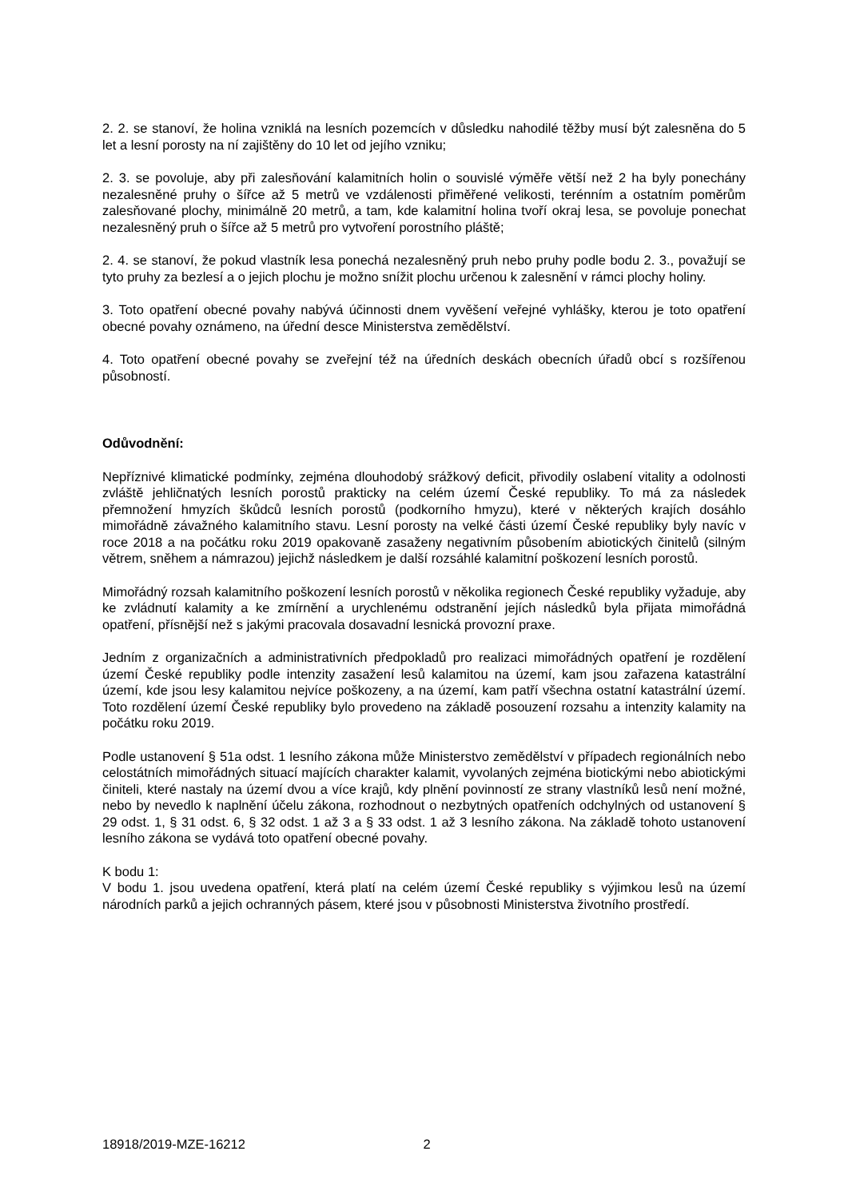2. 2. se stanoví, že holina vzniklá na lesních pozemcích v důsledku nahodilé těžby musí být zalesněna do 5 let a lesní porosty na ní zajištěny do 10 let od jejího vzniku;
2. 3. se povoluje, aby při zalesňování kalamitních holin o souvislé výměře větší než 2 ha byly ponechány nezalesněné pruhy o šířce až 5 metrů ve vzdálenosti přiměřené velikosti, terénním a ostatním poměrům zalesňované plochy, minimálně 20 metrů, a tam, kde kalamitní holina tvoří okraj lesa, se povoluje ponechat nezalesněný pruh o šířce až 5 metrů pro vytvoření porostního pláště;
2. 4. se stanoví, že pokud vlastník lesa ponechá nezalesněný pruh nebo pruhy podle bodu 2. 3., považují se tyto pruhy za bezlesí a o jejich plochu je možno snížit plochu určenou k zalesnění v rámci plochy holiny.
3. Toto opatření obecné povahy nabývá účinnosti dnem vyvěšení veřejné vyhlášky, kterou je toto opatření obecné povahy oznámeno, na úřední desce Ministerstva zemědělství.
4. Toto opatření obecné povahy se zveřejní též na úředních deskách obecních úřadů obcí s rozšířenou působností.
Odůvodnění:
Nepříznivé klimatické podmínky, zejména dlouhodobý srážkový deficit, přivodily oslabení vitality a odolnosti zvláště jehličnatých lesních porostů prakticky na celém území České republiky. To má za následek přemnožení hmyzích škůdců lesních porostů (podkorního hmyzu), které v některých krajích dosáhlo mimořádně závažného kalamitního stavu. Lesní porosty na velké části území České republiky byly navíc v roce 2018 a na počátku roku 2019 opakovaně zasaženy negativním působením abiotických činitelů (silným větrem, sněhem a námrazou) jejichž následkem je další rozsáhlé kalamitní poškození lesních porostů.
Mimořádný rozsah kalamitního poškození lesních porostů v několika regionech České republiky vyžaduje, aby ke zvládnutí kalamity a ke zmírnění a urychlenému odstranění jejích následků byla přijata mimořádná opatření, přísnější než s jakými pracovala dosavadní lesnická provozní praxe.
Jedním z organizačních a administrativních předpokladů pro realizaci mimořádných opatření je rozdělení území České republiky podle intenzity zasažení lesů kalamitou na území, kam jsou zařazena katastrální území, kde jsou lesy kalamitou nejvíce poškozeny, a na území, kam patří všechna ostatní katastrální území. Toto rozdělení území České republiky bylo provedeno na základě posouzení rozsahu a intenzity kalamity na počátku roku 2019.
Podle ustanovení § 51a odst. 1 lesního zákona může Ministerstvo zemědělství v případech regionálních nebo celostátních mimořádných situací majících charakter kalamit, vyvolaných zejména biotickými nebo abiotickými činiteli, které nastaly na území dvou a více krajů, kdy plnění povinností ze strany vlastníků lesů není možné, nebo by nevedlo k naplnění účelu zákona, rozhodnout o nezbytných opatřeních odchylných od ustanovení § 29 odst. 1, § 31 odst. 6, § 32 odst. 1 až 3 a § 33 odst. 1 až 3 lesního zákona. Na základě tohoto ustanovení lesního zákona se vydává toto opatření obecné povahy.
K bodu 1:
V bodu 1. jsou uvedena opatření, která platí na celém území České republiky s výjimkou lesů na území národních parků a jejich ochranných pásem, které jsou v působnosti Ministerstva životního prostředí.
18918/2019-MZE-16212 2